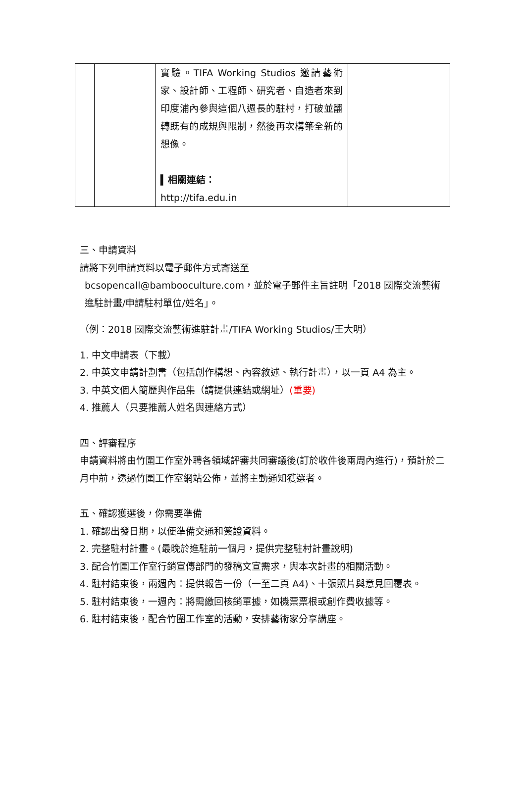| | | 實驗。TIFA Working Studios 邀請藝術家、設計師、工程師、研究者、自造者來到印度浦內參與這個八週長的駐村，打破並翻轉既有的成規與限制，然後再次構築全新的想像。 ▍相關連結： http://tifa.edu.in | |
三、申請資料
請將下列申請資料以電子郵件方式寄送至
bcsopencall@bambooculture.com，並於電子郵件主旨註明「2018 國際交流藝術進駐計畫/申請駐村單位/姓名」。
（例：2018 國際交流藝術進駐計畫/TIFA Working Studios/王大明）
1. 中文申請表（下載）
2. 中英文申請計劃書（包括創作構想、內容敘述、執行計畫），以一頁 A4 為主。
3. 中英文個人簡歷與作品集（請提供連結或網址）(重要)
4. 推薦人（只要推薦人姓名與連絡方式）
四、評審程序
申請資料將由竹圍工作室外聘各領域評審共同審議後(訂於收件後兩周內進行)，預計於二月中前，透過竹圍工作室網站公佈，並將主動通知獲選者。
五、確認獲選後，你需要準備
1. 確認出發日期，以便準備交通和簽證資料。
2. 完整駐村計畫。(最晚於進駐前一個月，提供完整駐村計畫說明)
3. 配合竹圍工作室行銷宣傳部門的發稿文宣需求，與本次計畫的相關活動。
4. 駐村結束後，兩週內：提供報告一份（一至二頁 A4)、十張照片與意見回覆表。
5. 駐村結束後，一週內：將需繳回核銷單據，如機票票根或創作費收據等。
6. 駐村結束後，配合竹圍工作室的活動，安排藝術家分享講座。